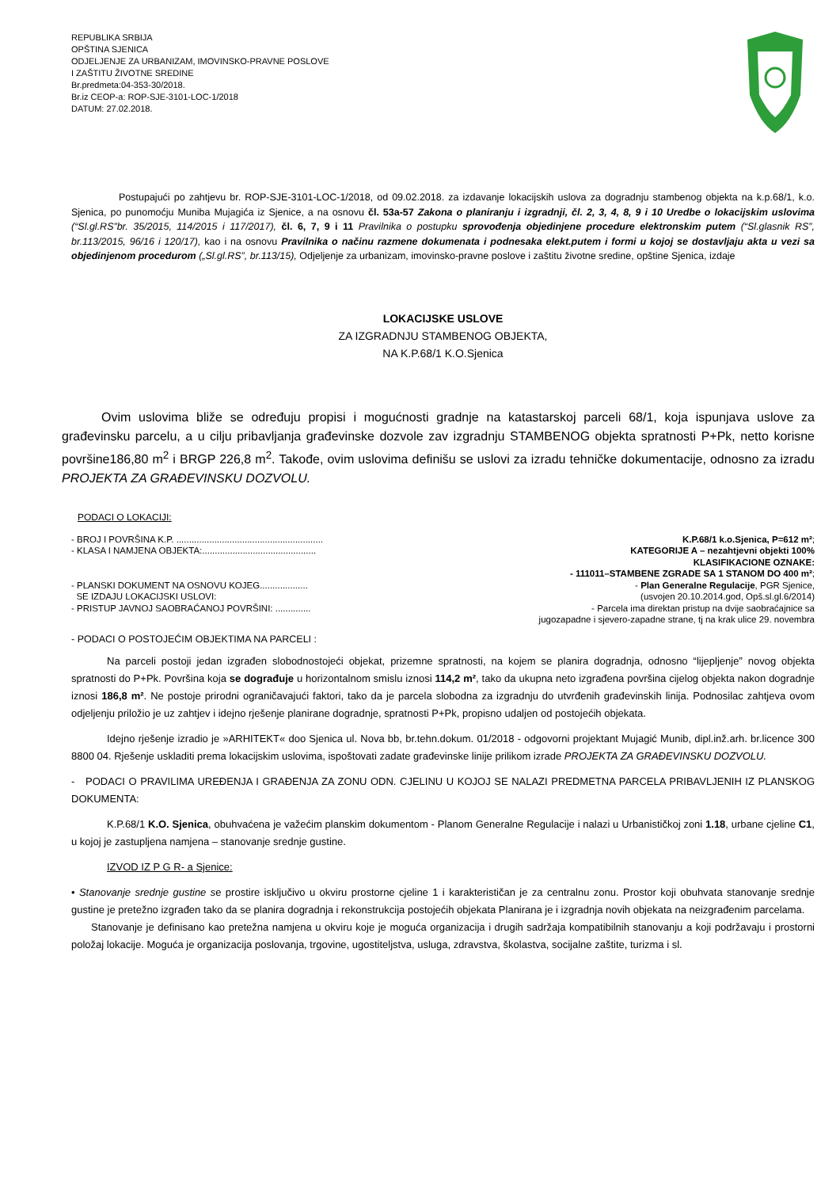REPUBLIKA SRBIJA
OPŠTINA SJENICA
ODJELJENJE ZA URBANIZAM, IMOVINSKO-PRAVNE POSLOVE
I ZAŠTITU ŽIVOTNE SREDINE
Br.predmeta:04-353-30/2018.
Br.iz CEOP-a: ROP-SJE-3101-LOC-1/2018
DATUM: 27.02.2018.
Postupajući po zahtjevu br. ROP-SJE-3101-LOC-1/2018, od 09.02.2018. za izdavanje lokacijskih uslova za dogradnju stambenog objekta na k.p.68/1, k.o. Sjenica, po punomoćju Muniba Mujagića iz Sjenice, a na osnovu čl. 53a-57 Zakona o planiranju i izgradnji, čl. 2, 3, 4, 8, 9 i 10 Uredbe o lokacijskim uslovima (“Sl.gl.RS”br. 35/2015, 114/2015 i 117/2017), čl. 6, 7, 9 i 11 Pravilnika o postupku sprovođenja objedinjene procedure elektronskim putem (“Sl.glasnik RS”, br.113/2015, 96/16 i 120/17), kao i na osnovu Pravilnika o načinu razmene dokumenata i podnesaka elekt.putem i formi u kojoj se dostavljaju akta u vezi sa objedinjenom procedurom („Sl.gl.RS”, br.113/15), Odjeljenje za urbanizam, imovinsko-pravne poslove i zaštitu životne sredine, opštine Sjenica, izdaje
LOKACIJSKE USLOVE
ZA IZGRADNJU STAMBENOG OBJEKTA,
NA K.P.68/1 K.O.Sjenica
Ovim uslovima bliže se određuju propisi i mogućnosti gradnje na katastarskoj parceli 68/1, koja ispunjava uslove za građevinsku parcelu, a u cilju pribavljanja građevinske dozvole zav izgradnju STAMBENOG objekta spratnosti P+Pk, netto korisne površine186,80 m<sup>2</sup> i BRGP 226,8 m<sup>2</sup>. Takođe, ovim uslovima definišu se uslovi za izradu tehničke dokumentacije, odnosno za izradu PROJEKTA ZA GRAĐEVINSKU DOZVOLU.
PODACI O LOKACIJI:
- BROJ I POVRŠINA K.P. .......................................................... K.P.68/1 k.o.Sjenica, P=612 m²;
- KLASA I NAMJENA OBJEKTA:............................................. KATEGORIJE A – nezahtjevni objekti 100%
KLASIFIKACIONE OZNAKE:
- 111011–STAMBENE ZGRADE SA 1 STANOM DO 400 m²;
- PLANSKI DOKUMENT NA OSNOVU KOJEG................... - Plan Generalne Regulacije, PGR Sjenice,
SE IZDAJU LOKACIJSKI USLOVI: (usvojen 20.10.2014.god, Opš.sl.gl.6/2014)
- PRISTUP JAVNOJ SAOBRAĆANOJ POVRŠINI: .............. - Parcela ima direktan pristup na dvije saobraćajnice sa
jugozapadne i sjevero-zapadne strane, tj na krak ulice 29. novembra
- PODACI O POSTOJEĆIM OBJEKTIMA NA PARCELI :
Na parceli postoji jedan izgrađen slobodnostojeći objekat, prizemne spratnosti, na kojem se planira dogradnja, odnosno “lijepljenje” novog objekta spratnosti do P+Pk. Površina koja se dograđuje u horizontalnom smislu iznosi 114,2 m², tako da ukupna neto izgrađena površina cijelog objekta nakon dogradnje iznosi 186,8 m². Ne postoje prirodni ograničavajući faktori, tako da je parcela slobodna za izgradnju do utvrđenih građevinskih linija. Podnosilac zahtjeva ovom odjeljenju priložio je uz zahtjev i idejno rješenje planirane dogradnje, spratnosti P+Pk, propisno udaljen od postojećih objekata.
Idejno rješenje izradio je »ARHITEKT« doo Sjenica ul. Nova bb, br.tehn.dokum. 01/2018 - odgovorni projektant Mujagić Munib, dipl.inž.arh. br.licence 300 8800 04. Rješenje uskladiti prema lokacijskim uslovima, ispoštovati zadate građevinske linije prilikom izrade PROJEKTA ZA GRAĐEVINSKU DOZVOLU.
- PODACI O PRAVILIMA UREĐENJA I GRAĐENJA ZA ZONU ODN. CJELINU U KOJOJ SE NALAZI PREDMETNA PARCELA PRIBAVLJENIH IZ PLANSKOG DOKUMENTA:
K.P.68/1 K.O. Sjenica, obuhvaćena je važećim planskim dokumentom - Planom Generalne Regulacije i nalazi u Urbanističkoj zoni 1.18, urbane cjeline C1, u kojoj je zastupljena namjena – stanovanje srednje gustine.
IZVOD IZ P G R- a Sjenice:
• Stanovanje srednje gustine se prostire isključivo u okviru prostorne cjeline 1 i karakterističan je za centralnu zonu. Prostor koji obuhvata stanovanje srednje gustine je pretežno izgrađen tako da se planira dogradnja i rekonstrukcija postojećih objekata Planirana je i izgradnja novih objekata na neizgrađenim parcelama.
Stanovanje je definisano kao pretežna namjena u okviru koje je moguća organizacija i drugih sadržaja kompatibilnih stanovanju a koji podržavaju i prostorni položaj lokacije. Moguća je organizacija poslovanja, trgovine, ugostiteljstva, usluga, zdravstva, školastva, socijalne zaštite, turizma i sl.